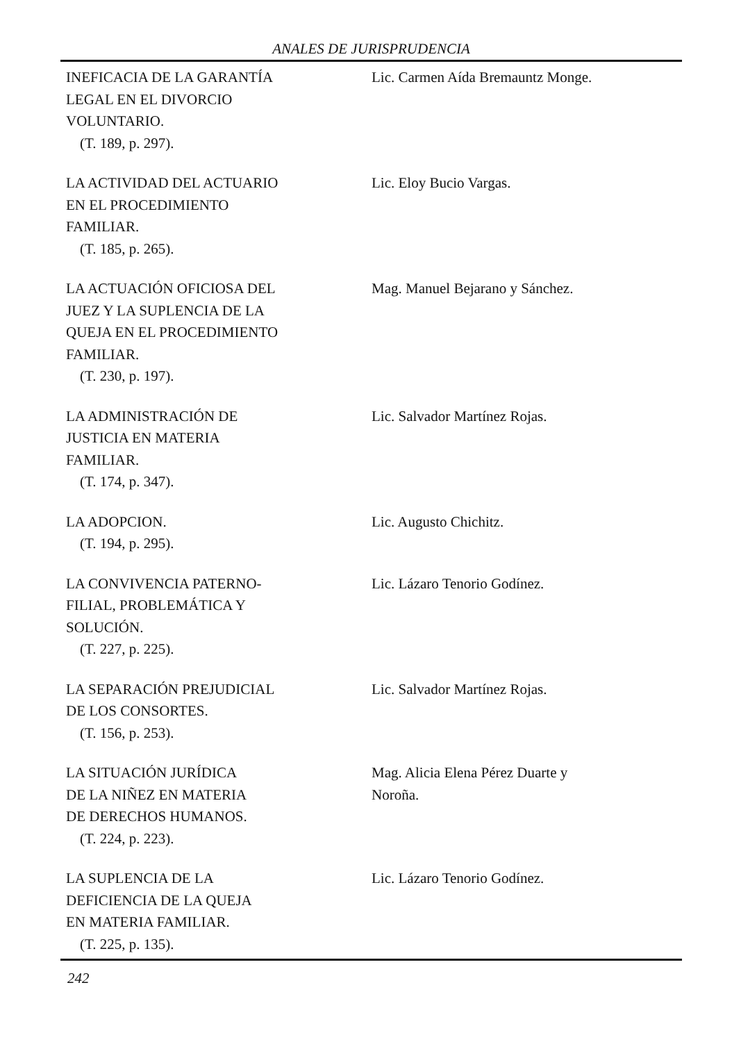ANALES DE JURISPRUDENCIA
INEFICACIA DE LA GARANTÍA
LEGAL EN EL DIVORCIO
VOLUNTARIO.
(T. 189, p. 297).
Lic. Carmen Aída Bremauntz Monge.
LA ACTIVIDAD DEL ACTUARIO
EN EL PROCEDIMIENTO
FAMILIAR.
(T. 185, p. 265).
Lic. Eloy Bucio Vargas.
LA ACTUACIÓN OFICIOSA DEL
JUEZ Y LA SUPLENCIA DE LA
QUEJA EN EL PROCEDIMIENTO
FAMILIAR.
(T. 230, p. 197).
Mag. Manuel Bejarano y Sánchez.
LA ADMINISTRACIÓN DE
JUSTICIA EN MATERIA
FAMILIAR.
(T. 174, p. 347).
Lic. Salvador Martínez Rojas.
LA ADOPCION.
(T. 194, p. 295).
Lic. Augusto Chichitz.
LA CONVIVENCIA PATERNO-
FILIAL, PROBLEMÁTICA Y
SOLUCIÓN.
(T. 227, p. 225).
Lic. Lázaro Tenorio Godínez.
LA SEPARACIÓN PREJUDICIAL
DE LOS CONSORTES.
(T. 156, p. 253).
Lic. Salvador Martínez Rojas.
LA SITUACIÓN JURÍDICA
DE LA NIÑEZ EN MATERIA
DE DERECHOS HUMANOS.
(T. 224, p. 223).
Mag. Alicia Elena Pérez Duarte y
Noroña.
LA SUPLENCIA DE LA
DEFICIENCIA DE LA QUEJA
EN MATERIA FAMILIAR.
(T. 225, p. 135).
Lic. Lázaro Tenorio Godínez.
242